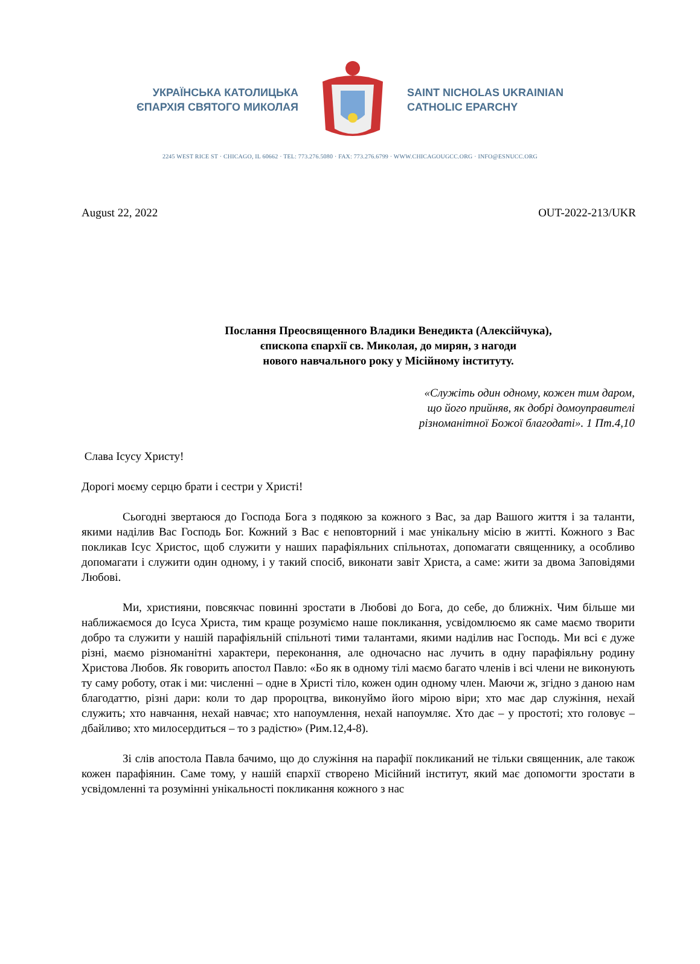УКРАЇНСЬКА КАТОЛИЦЬКА
ЄПАРХІЯ СВЯТОГО МИКОЛАЯ
SAINT NICHOLAS UKRAINIAN
CATHOLIC EPARCHY
2245 WEST RICE ST · CHICAGO, IL 60662 · TEL: 773.276.5080 · FAX: 773.276.6799 · WWW.CHICAGOUGCC.ORG · INFO@ESNUCC.ORG
August 22, 2022 OUT-2022-213/UKR
Послання Преосвященного Владики Венедикта (Алексійчука),
єпископа єпархії св. Миколая, до мирян, з нагоди
нового навчального року у Місійному інституту.
«Служіть один одному, кожен тим даром,
що його прийняв, як добрі домоуправителі
різноманітної Божої благодаті». 1 Пт.4,10
Слава Ісусу Христу!
Дорогі моєму серцю брати і сестри у Христі!
Сьогодні звертаюся до Господа Бога з подякою за кожного з Вас, за дар Вашого життя і за таланти, якими наділив Вас Господь Бог. Кожний з Вас є неповторний і має унікальну місію в житті. Кожного з Вас покликав Ісус Христос, щоб служити у наших парафіяльних спільнотах, допомагати священнику, а особливо допомагати і служити один одному, і у такий спосіб, виконати завіт Христа, а саме: жити за двома Заповідями Любові.
Ми, християни, повсякчас повинні зростати в Любові до Бога, до себе, до ближніх. Чим більше ми наближаємося до Ісуса Христа, тим краще розуміємо наше покликання, усвідомлюємо як саме маємо творити добро та служити у нашій парафіяльній спільноті тими талантами, якими наділив нас Господь. Ми всі є дуже різні, маємо різноманітні характери, переконання, але одночасно нас лучить в одну парафіяльну родину Христова Любов. Як говорить апостол Павло: «Бо як в одному тілі маємо багато членів і всі члени не виконують ту саму роботу, отак і ми: численні – одне в Христі тіло, кожен один одному член. Маючи ж, згідно з даною нам благодаттю, різні дари: коли то дар пророцтва, виконуймо його мірою віри; хто має дар служіння, нехай служить; хто навчання, нехай навчає; хто напоумлення, нехай напоумляє. Хто дає – у простоті; хто головує – дбайливо; хто милосердиться – то з радістю» (Рим.12,4-8).
Зі слів апостола Павла бачимо, що до служіння на парафії покликаний не тільки священник, але також кожен парафіянин. Саме тому, у нашій єпархії створено Місійний інститут, який має допомогти зростати в усвідомленні та розумінні унікальності покликання кожного з нас